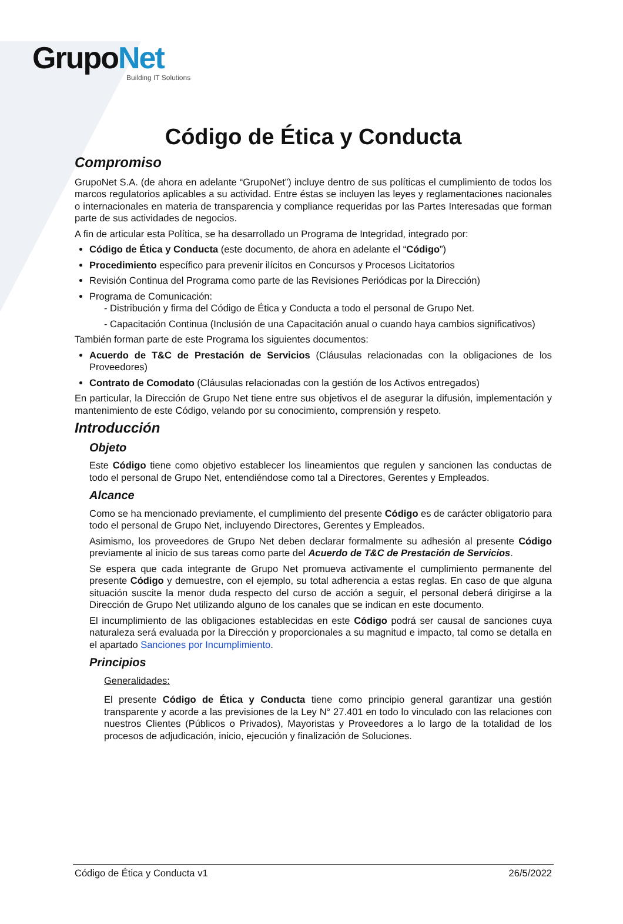GrupoNet
Building IT Solutions
Código de Ética y Conducta
Compromiso
GrupoNet S.A. (de ahora en adelante “GrupoNet”) incluye dentro de sus políticas el cumplimiento de todos los marcos regulatorios aplicables a su actividad. Entre éstas se incluyen las leyes y reglamentaciones nacionales o internacionales en materia de transparencia y compliance requeridas por las Partes Interesadas que forman parte de sus actividades de negocios.
A fin de articular esta Política, se ha desarrollado un Programa de Integridad, integrado por:
Código de Ética y Conducta (este documento, de ahora en adelante el “Código”)
Procedimiento específico para prevenir ilícitos en Concursos y Procesos Licitatorios
Revisión Continua del Programa como parte de las Revisiones Periódicas por la Dirección)
Programa de Comunicación:
- Distribución y firma del Código de Ética y Conducta a todo el personal de Grupo Net.
- Capacitación Continua (Inclusión de una Capacitación anual o cuando haya cambios significativos)
También forman parte de este Programa los siguientes documentos:
Acuerdo de T&C de Prestación de Servicios (Cláusulas relacionadas con la obligaciones de los Proveedores)
Contrato de Comodato (Cláusulas relacionadas con la gestión de los Activos entregados)
En particular, la Dirección de Grupo Net tiene entre sus objetivos el de asegurar la difusión, implementación y mantenimiento de este Código, velando por su conocimiento, comprensión y respeto.
Introducción
Objeto
Este Código tiene como objetivo establecer los lineamientos que regulen y sancionen las conductas de todo el personal de Grupo Net, entendiéndose como tal a Directores, Gerentes y Empleados.
Alcance
Como se ha mencionado previamente, el cumplimiento del presente Código es de carácter obligatorio para todo el personal de Grupo Net, incluyendo Directores, Gerentes y Empleados.
Asimismo, los proveedores de Grupo Net deben declarar formalmente su adhesión al presente Código previamente al inicio de sus tareas como parte del Acuerdo de T&C de Prestación de Servicios.
Se espera que cada integrante de Grupo Net promueva activamente el cumplimiento permanente del presente Código y demuestre, con el ejemplo, su total adherencia a estas reglas. En caso de que alguna situación suscite la menor duda respecto del curso de acción a seguir, el personal deberá dirigirse a la Dirección de Grupo Net utilizando alguno de los canales que se indican en este documento.
El incumplimiento de las obligaciones establecidas en este Código podrá ser causal de sanciones cuya naturaleza será evaluada por la Dirección y proporcionales a su magnitud e impacto, tal como se detalla en el apartado Sanciones por Incumplimiento.
Principios
Generalidades:
El presente Código de Ética y Conducta tiene como principio general garantizar una gestión transparente y acorde a las previsiones de la Ley N° 27.401 en todo lo vinculado con las relaciones con nuestros Clientes (Públicos o Privados), Mayoristas y Proveedores a lo largo de la totalidad de los procesos de adjudicación, inicio, ejecución y finalización de Soluciones.
Código de Ética y Conducta v1 26/5/2022